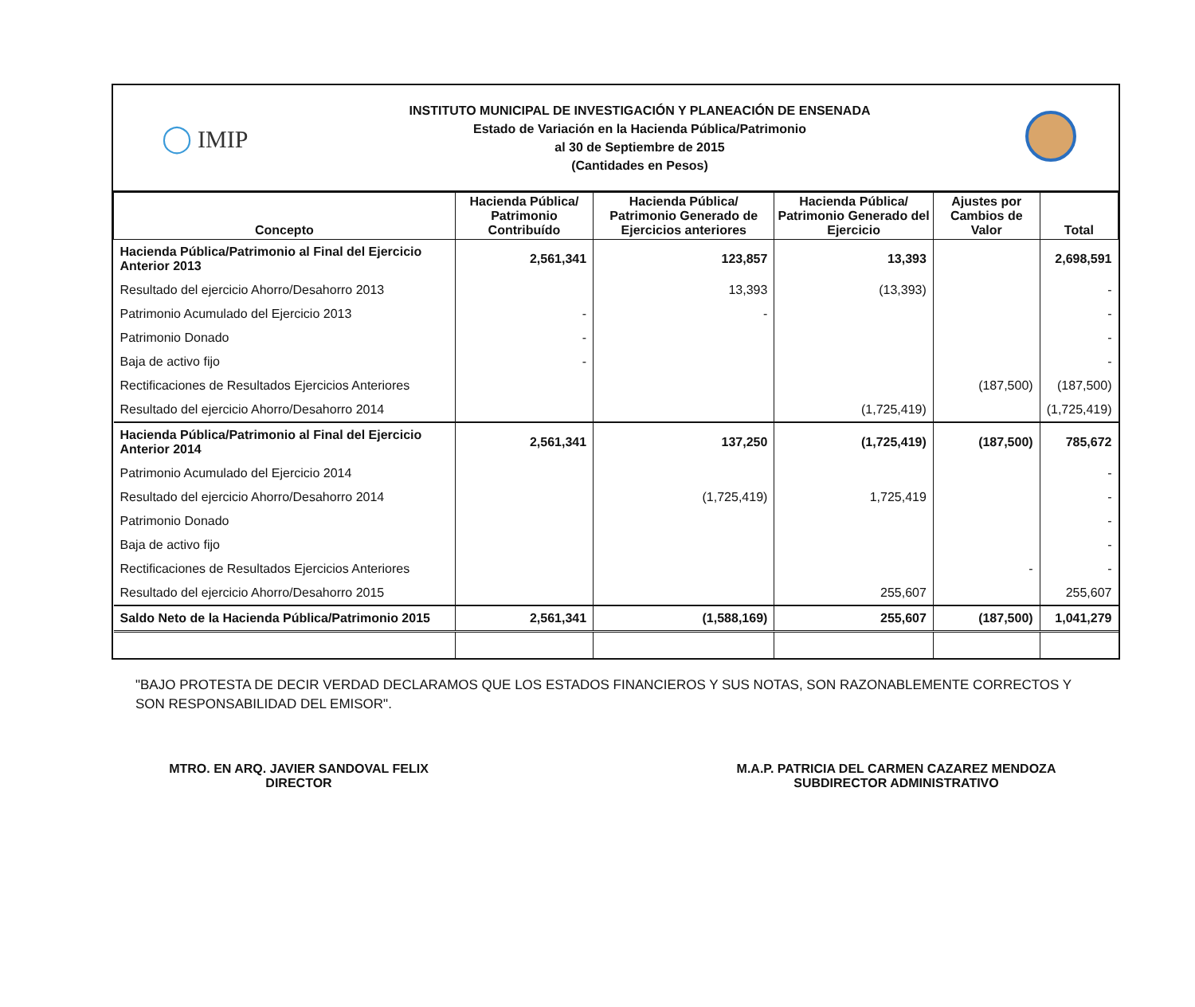◯ IMIP
INSTITUTO MUNICIPAL DE INVESTIGACIÓN Y PLANEACIÓN DE ENSENADA
Estado de Variación en la Hacienda Pública/Patrimonio
al 30 de Septiembre de 2015
(Cantidades en Pesos)
| Concepto | Hacienda Pública/ Patrimonio Contribuído | Hacienda Pública/ Patrimonio Generado de Ejercicios anteriores | Hacienda Pública/ Patrimonio Generado del Ejercicio | Ajustes por Cambios de Valor | Total |
| --- | --- | --- | --- | --- | --- |
| Hacienda Pública/Patrimonio al Final del Ejercicio Anterior 2013 | 2,561,341 | 123,857 | 13,393 | | 2,698,591 |
| Resultado del ejercicio Ahorro/Desahorro 2013 | | 13,393 | (13,393) | | - |
| Patrimonio Acumulado del Ejercicio 2013 | - | - | | | - |
| Patrimonio Donado | - | | | | - |
| Baja de activo fijo | - | | | | - |
| Rectificaciones de Resultados Ejercicios Anteriores | | | | (187,500) | (187,500) |
| Resultado del ejercicio Ahorro/Desahorro 2014 | | | (1,725,419) | | (1,725,419) |
| Hacienda Pública/Patrimonio al Final del Ejercicio Anterior 2014 | 2,561,341 | 137,250 | (1,725,419) | (187,500) | 785,672 |
| Patrimonio Acumulado del Ejercicio 2014 | | | | | - |
| Resultado del ejercicio Ahorro/Desahorro 2014 | | (1,725,419) | 1,725,419 | | - |
| Patrimonio Donado | | | | | - |
| Baja de activo fijo | | | | | - |
| Rectificaciones de Resultados Ejercicios Anteriores | | | | - | - |
| Resultado del ejercicio Ahorro/Desahorro 2015 | | | 255,607 | | 255,607 |
| Saldo Neto de la Hacienda Pública/Patrimonio 2015 | 2,561,341 | (1,588,169) | 255,607 | (187,500) | 1,041,279 |
"BAJO PROTESTA DE DECIR VERDAD DECLARAMOS QUE LOS ESTADOS FINANCIEROS Y SUS NOTAS, SON RAZONABLEMENTE CORRECTOS Y SON RESPONSABILIDAD DEL EMISOR".
MTRO. EN ARQ. JAVIER SANDOVAL FELIX
DIRECTOR
M.A.P. PATRICIA DEL CARMEN CAZAREZ MENDOZA
SUBDIRECTOR ADMINISTRATIVO